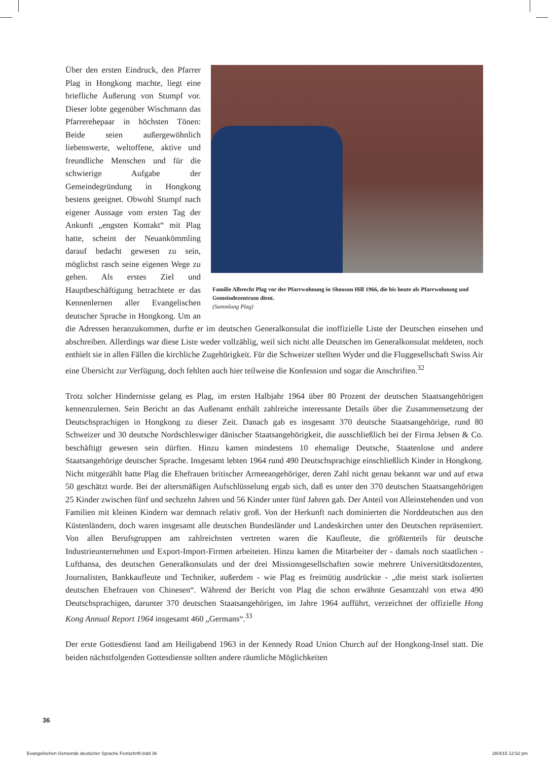Familie Albrecht Plag vor der Pfarrwohnung in Shouson Hill 1966, die bis heute als Pfarrwohnung und Gemeindezentrum dient.
(Sammlung Plag)
Über den ersten Eindruck, den Pfarrer Plag in Hongkong machte, liegt eine briefliche Äußerung von Stumpf vor. Dieser lobte gegenüber Wischmann das Pfarrerehepaar in höchsten Tönen: Beide seien außergewöhnlich liebenswerte, weltoffene, aktive und freundliche Menschen und für die schwierige Aufgabe der Gemeindegründung in Hongkong bestens geeignet. Obwohl Stumpf nach eigener Aussage vom ersten Tag der Ankunft „engsten Kontakt“ mit Plag hatte, scheint der Neuankömmling darauf bedacht gewesen zu sein, möglichst rasch seine eigenen Wege zu gehen. Als erstes Ziel und Hauptbeschäftigung betrachtete er das Kennenlernen aller Evangelischen deutscher Sprache in Hongkong. Um an die Adressen heranzukommen, durfte er im deutschen Generalkonsulat die inoffizielle Liste der Deutschen einsehen und abschreiben. Allerdings war diese Liste weder vollzählig, weil sich nicht alle Deutschen im Generalkonsulat meldeten, noch enthielt sie in allen Fällen die kirchliche Zugehörigkeit. Für die Schweizer stellten Wyder und die Fluggesellschaft Swiss Air eine Übersicht zur Verfügung, doch fehlten auch hier teilweise die Konfession und sogar die Anschriften.<sup>32</sup>
Trotz solcher Hindernisse gelang es Plag, im ersten Halbjahr 1964 über 80 Prozent der deutschen Staatsangehörigen kennenzulernen. Sein Bericht an das Außenamt enthält zahlreiche interessante Details über die Zusammensetzung der Deutschsprachigen in Hongkong zu dieser Zeit. Danach gab es insgesamt 370 deutsche Staatsangehörige, rund 80 Schweizer und 30 deutsche Nordschleswiger dänischer Staatsangehörigkeit, die ausschließlich bei der Firma Jebsen & Co. beschäftigt gewesen sein dürften. Hinzu kamen mindestens 10 ehemalige Deutsche, Staatenlose und andere Staatsangehörige deutscher Sprache. Insgesamt lebten 1964 rund 490 Deutschsprachige einschließlich Kinder in Hongkong. Nicht mitgezählt hatte Plag die Ehefrauen britischer Armeeangehöriger, deren Zahl nicht genau bekannt war und auf etwa 50 geschätzt wurde. Bei der altersmäßigen Aufschlüsselung ergab sich, daß es unter den 370 deutschen Staatsangehörigen 25 Kinder zwischen fünf und sechzehn Jahren und 56 Kinder unter fünf Jahren gab. Der Anteil von Alleinstehenden und von Familien mit kleinen Kindern war demnach relativ groß. Von der Herkunft nach dominierten die Norddeutschen aus den Küstenländern, doch waren insgesamt alle deutschen Bundesländer und Landeskirchen unter den Deutschen repräsentiert. Von allen Berufsgruppen am zahlreichsten vertreten waren die Kaufleute, die größtenteils für deutsche Industrieunternehmen und Export-Import-Firmen arbeiteten. Hinzu kamen die Mitarbeiter der - damals noch staatlichen - Lufthansa, des deutschen Generalkonsulats und der drei Missionsgesellschaften sowie mehrere Universitätsdozenten, Journalisten, Bankkaufleute und Techniker, außerdem - wie Plag es freimütig ausdrückte - „die meist stark isolierten deutschen Ehefrauen von Chinesen“. Während der Bericht von Plag die schon erwähnte Gesamtzahl von etwa 490 Deutschsprachigen, darunter 370 deutschen Staatsangehörigen, im Jahre 1964 aufführt, verzeichnet der offizielle Hong Kong Annual Report 1964 insgesamt 460 „Germans“.<sup>33</sup>
Der erste Gottesdienst fand am Heiligabend 1963 in der Kennedy Road Union Church auf der Hongkong-Insel statt. Die beiden nächstfolgenden Gottesdienste sollten andere räumliche Möglichkeiten
36
Evangelischen Gemeinde deutscher Sprache Festschrift.indd 36 28/4/15 12:52 pm